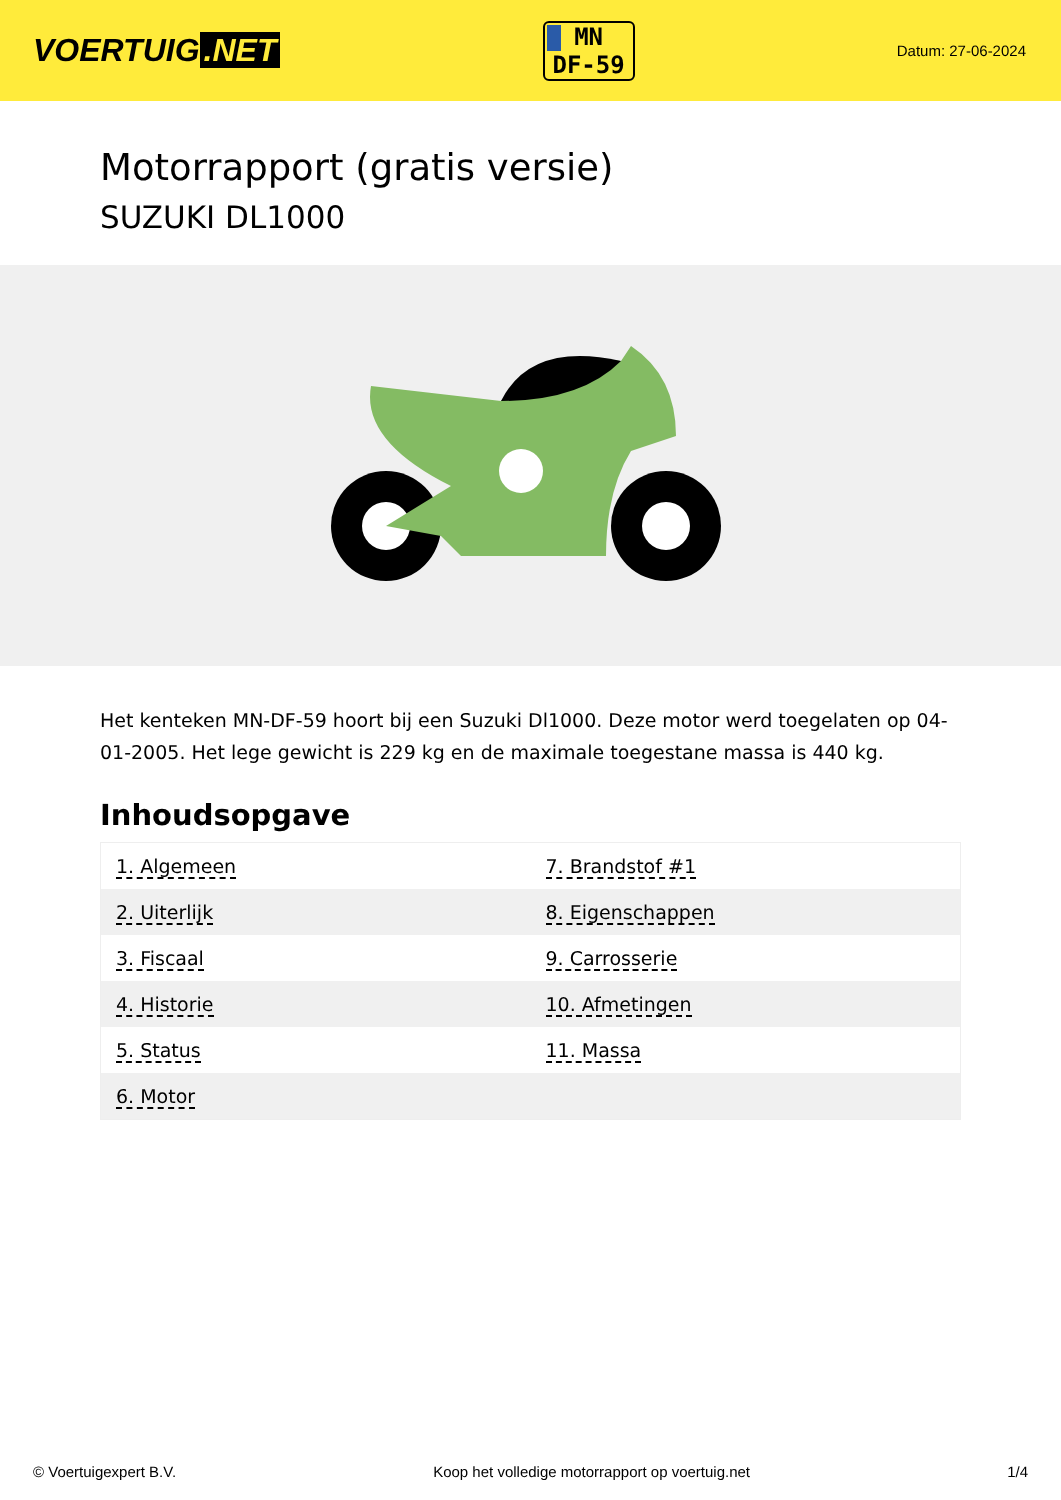VOERTUIG.NET
MN
DF-59
Datum: 27-06-2024
Motorrapport (gratis versie)
SUZUKI DL1000
Het kenteken MN-DF-59 hoort bij een Suzuki Dl1000. Deze motor werd toegelaten op 04-01-2005. Het lege gewicht is 229 kg en de maximale toegestane massa is 440 kg.
Inhoudsopgave
| 1. Algemeen | 7. Brandstof #1 |
| 2. Uiterlijk | 8. Eigenschappen |
| 3. Fiscaal | 9. Carrosserie |
| 4. Historie | 10. Afmetingen |
| 5. Status | 11. Massa |
| 6. Motor | |
© Voertuigexpert B.V. Koop het volledige motorrapport op voertuig.net 1/4